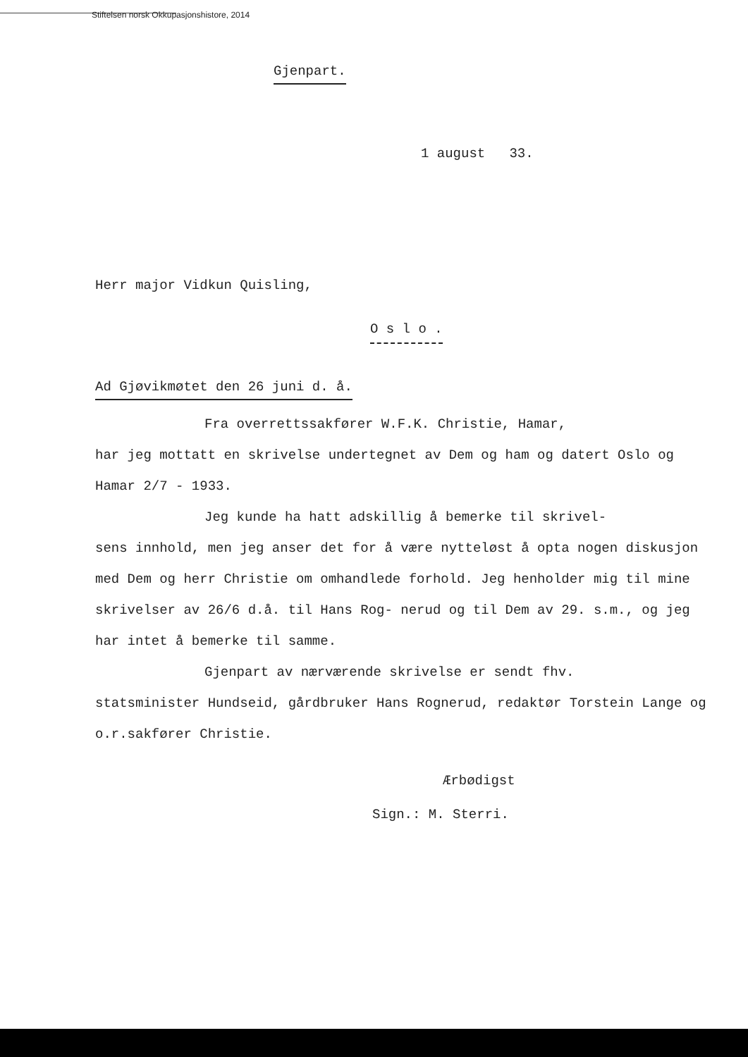Stiftelsen norsk Okkupasjonshistore, 2014
Gjenpart.
1 august 33.
Herr major Vidkun Quisling,
O s l o .
Ad Gjøvikmøtet den 26 juni d. å.
Fra overrettssakfører W.F.K. Christie, Hamar,
har jeg mottatt en skrivelse undertegnet av Dem og ham og datert Oslo og Hamar 2/7 - 1933.
Jeg kunde ha hatt adskillig å bemerke til skrivel-
sens innhold, men jeg anser det for å være nytteløst å opta nogen diskusjon med Dem og herr Christie om omhandlede forhold. Jeg henholder mig til mine skrivelser av 26/6 d.å. til Hans Rog- nerud og til Dem av 29. s.m., og jeg har intet å bemerke til samme.
Gjenpart av nærværende skrivelse er sendt fhv.
statsminister Hundseid, gårdbruker Hans Rognerud, redaktør Torstein Lange og o.r.sakfører Christie.
Ærbødigst
Sign.: M. Sterri.